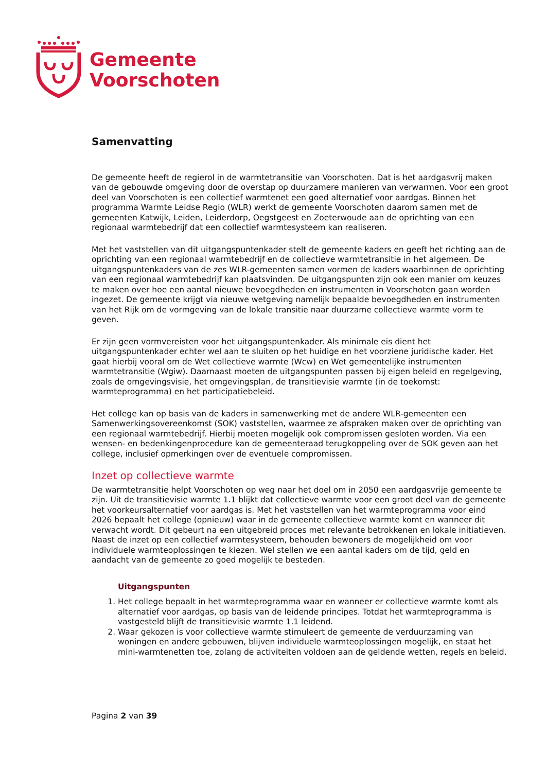Gemeente
Voorschoten
Samenvatting
De gemeente heeft de regierol in de warmtetransitie van Voorschoten. Dat is het aardgasvrij maken van de gebouwde omgeving door de overstap op duurzamere manieren van verwarmen. Voor een groot deel van Voorschoten is een collectief warmtenet een goed alternatief voor aardgas. Binnen het programma Warmte Leidse Regio (WLR) werkt de gemeente Voorschoten daarom samen met de gemeenten Katwijk, Leiden, Leiderdorp, Oegstgeest en Zoeterwoude aan de oprichting van een regionaal warmtebedrijf dat een collectief warmtesysteem kan realiseren.
Met het vaststellen van dit uitgangspuntenkader stelt de gemeente kaders en geeft het richting aan de oprichting van een regionaal warmtebedrijf en de collectieve warmtetransitie in het algemeen. De uitgangspuntenkaders van de zes WLR-gemeenten samen vormen de kaders waarbinnen de oprichting van een regionaal warmtebedrijf kan plaatsvinden. De uitgangspunten zijn ook een manier om keuzes te maken over hoe een aantal nieuwe bevoegdheden en instrumenten in Voorschoten gaan worden ingezet. De gemeente krijgt via nieuwe wetgeving namelijk bepaalde bevoegdheden en instrumenten van het Rijk om de vormgeving van de lokale transitie naar duurzame collectieve warmte vorm te geven.
Er zijn geen vormvereisten voor het uitgangspuntenkader. Als minimale eis dient het uitgangspuntenkader echter wel aan te sluiten op het huidige en het voorziene juridische kader. Het gaat hierbij vooral om de Wet collectieve warmte (Wcw) en Wet gemeentelijke instrumenten warmtetransitie (Wgiw). Daarnaast moeten de uitgangspunten passen bij eigen beleid en regelgeving, zoals de omgevingsvisie, het omgevingsplan, de transitievisie warmte (in de toekomst: warmteprogramma) en het participatiebeleid.
Het college kan op basis van de kaders in samenwerking met de andere WLR-gemeenten een Samenwerkingsovereenkomst (SOK) vaststellen, waarmee ze afspraken maken over de oprichting van een regionaal warmtebedrijf. Hierbij moeten mogelijk ook compromissen gesloten worden. Via een wensen- en bedenkingenprocedure kan de gemeenteraad terugkoppeling over de SOK geven aan het college, inclusief opmerkingen over de eventuele compromissen.
Inzet op collectieve warmte
De warmtetransitie helpt Voorschoten op weg naar het doel om in 2050 een aardgasvrije gemeente te zijn. Uit de transitievisie warmte 1.1 blijkt dat collectieve warmte voor een groot deel van de gemeente het voorkeursalternatief voor aardgas is. Met het vaststellen van het warmteprogramma voor eind 2026 bepaalt het college (opnieuw) waar in de gemeente collectieve warmte komt en wanneer dit verwacht wordt. Dit gebeurt na een uitgebreid proces met relevante betrokkenen en lokale initiatieven. Naast de inzet op een collectief warmtesysteem, behouden bewoners de mogelijkheid om voor individuele warmteoplossingen te kiezen. Wel stellen we een aantal kaders om de tijd, geld en aandacht van de gemeente zo goed mogelijk te besteden.
Uitgangspunten
1. Het college bepaalt in het warmteprogramma waar en wanneer er collectieve warmte komt als alternatief voor aardgas, op basis van de leidende principes. Totdat het warmteprogramma is vastgesteld blijft de transitievisie warmte 1.1 leidend.
2. Waar gekozen is voor collectieve warmte stimuleert de gemeente de verduurzaming van woningen en andere gebouwen, blijven individuele warmteoplossingen mogelijk, en staat het mini-warmtenetten toe, zolang de activiteiten voldoen aan de geldende wetten, regels en beleid.
Pagina 2 van 39